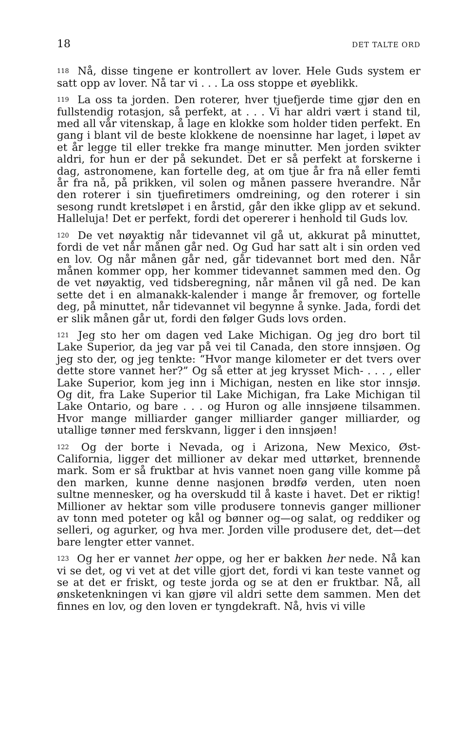18 DET TALTE ORD
<sup>118</sup> Nå, disse tingene er kontrollert av lover. Hele Guds system er satt opp av lover. Nå tar vi . . . La oss stoppe et øyeblikk.
<sup>119</sup> La oss ta jorden. Den roterer, hver tjuefjerde time gjør den en fullstendig rotasjon, så perfekt, at . . . Vi har aldri vært i stand til, med all vår vitenskap, å lage en klokke som holder tiden perfekt. En gang i blant vil de beste klokkene de noensinne har laget, i løpet av et år legge til eller trekke fra mange minutter. Men jorden svikter aldri, for hun er der på sekundet. Det er så perfekt at forskerne i dag, astronomene, kan fortelle deg, at om tjue år fra nå eller femti år fra nå, på prikken, vil solen og månen passere hverandre. Når den roterer i sin tjuefiretimers omdreining, og den roterer i sin sesong rundt kretsløpet i en årstid, går den ikke glipp av et sekund. Halleluja! Det er perfekt, fordi det opererer i henhold til Guds lov.
<sup>120</sup> De vet nøyaktig når tidevannet vil gå ut, akkurat på minuttet, fordi de vet når månen går ned. Og Gud har satt alt i sin orden ved en lov. Og når månen går ned, går tidevannet bort med den. Når månen kommer opp, her kommer tidevannet sammen med den. Og de vet nøyaktig, ved tidsberegning, når månen vil gå ned. De kan sette det i en almanakk-kalender i mange år fremover, og fortelle deg, på minuttet, når tidevannet vil begynne å synke. Jada, fordi det er slik månen går ut, fordi den følger Guds lovs orden.
<sup>121</sup> Jeg sto her om dagen ved Lake Michigan. Og jeg dro bort til Lake Superior, da jeg var på vei til Canada, den store innsjøen. Og jeg sto der, og jeg tenkte: “Hvor mange kilometer er det tvers over dette store vannet her?” Og så etter at jeg krysset Mich- . . . , eller Lake Superior, kom jeg inn i Michigan, nesten en like stor innsjø. Og dit, fra Lake Superior til Lake Michigan, fra Lake Michigan til Lake Ontario, og bare . . . og Huron og alle innsjøene tilsammen. Hvor mange milliarder ganger milliarder ganger milliarder, og utallige tønner med ferskvann, ligger i den innsjøen!
<sup>122</sup> Og der borte i Nevada, og i Arizona, New Mexico, Øst-California, ligger det millioner av dekar med uttørket, brennende mark. Som er så fruktbar at hvis vannet noen gang ville komme på den marken, kunne denne nasjonen brødfø verden, uten noen sultne mennesker, og ha overskudd til å kaste i havet. Det er riktig! Millioner av hektar som ville produsere tonnevis ganger millioner av tonn med poteter og kål og bønner og—og salat, og reddiker og selleri, og agurker, og hva mer. Jorden ville produsere det, det—det bare lengter etter vannet.
<sup>123</sup> Og her er vannet her oppe, og her er bakken her nede. Nå kan vi se det, og vi vet at det ville gjort det, fordi vi kan teste vannet og se at det er friskt, og teste jorda og se at den er fruktbar. Nå, all ønsketenkningen vi kan gjøre vil aldri sette dem sammen. Men det finnes en lov, og den loven er tyngdekraft. Nå, hvis vi ville